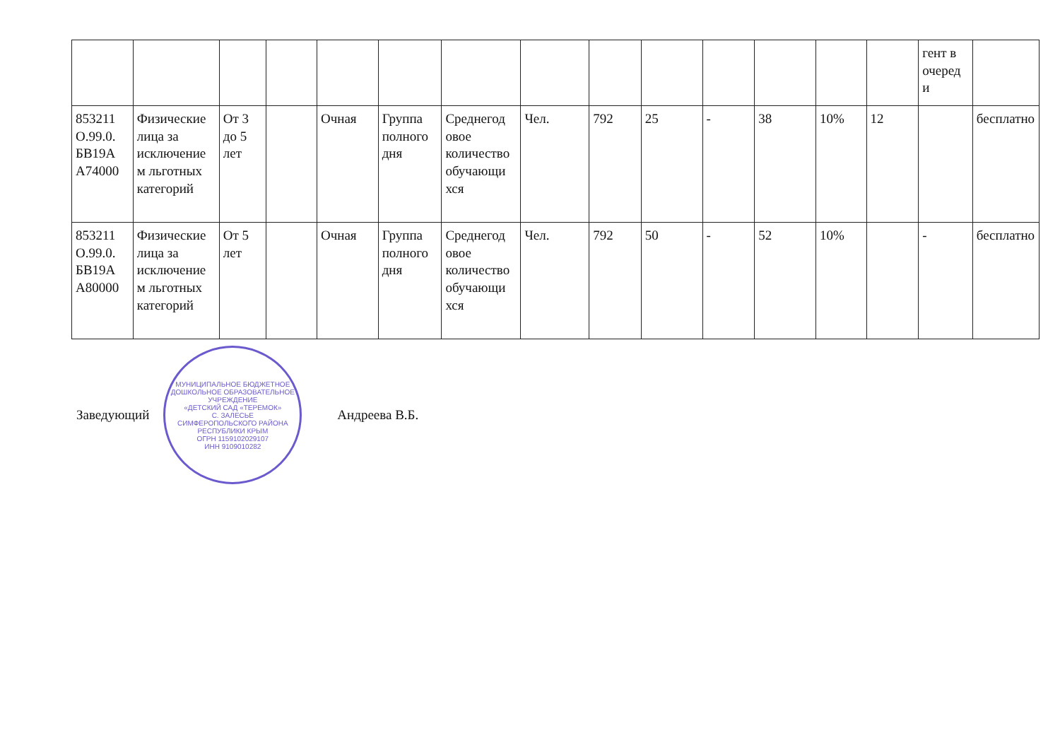| | | | | | | | | | | | | | | гент в очеред и | |
| 853211 О.99.0. БВ19А А74000 | Физические лица за исключение м льготных категорий | От 3 до 5 лет | | Очная | Группа полного дня | Среднегод овое количество обучающи хся | Чел. | 792 | 25 | - | 38 | 10% | 12 | | бесплатно |
| 853211 О.99.0. БВ19А А80000 | Физические лица за исключение м льготных категорий | От 5 лет | | Очная | Группа полного дня | Среднегод овое количество обучающи хся | Чел. | 792 | 50 | - | 52 | 10% | | - | бесплатно |
Заведующий
МУНИЦИПАЛЬНОЕ БЮДЖЕТНОЕ ДОШКОЛЬНОЕ ОБРАЗОВАТЕЛЬНОЕ УЧРЕЖДЕНИЕ
«ДЕТСКИЙ САД «ТЕРЕМОК»
С. ЗАЛЕСЬЕ
СИМФЕРОПОЛЬСКОГО РАЙОНА
РЕСПУБЛИКИ КРЫМ
ОГРН 1159102029107
ИНН 9109010282
Андреева В.Б.